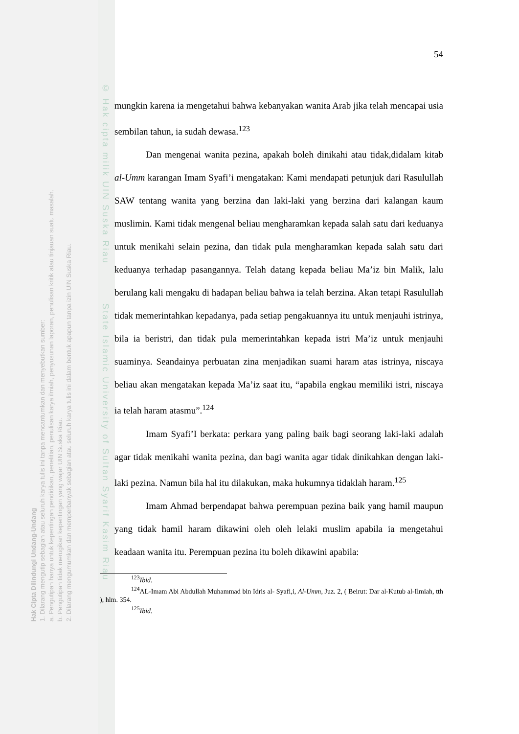Hak Cipta Dilindungi Undang-Undang
1. Dilarang mengutip sebagian atau seluruh karya tulis ini tanpa mencantumkan dan menyebutkan sumber:
a. Pengutipan hanya untuk kepentingan pendidikan, penelitian, penulisan karya ilmiah, penyusunan laporan, penulisan kritik atau tinjauan suatu masalah.
b. Pengutipan tidak merugikan kepentingan yang wajar UIN Suska Riau.
2. Dilarang mengumumkan dan memperbanyak sebagian atau seluruh karya tulis ini dalam bentuk apapun tanpa izin UIN Suska Riau.
© Hak cipta milik UIN Suska Riau State Islamic University of Sultan Syarif Kasim Riau
54
mungkin karena ia mengetahui bahwa kebanyakan wanita Arab jika telah mencapai usia sembilan tahun, ia sudah dewasa.<sup>123</sup>
Dan mengenai wanita pezina, apakah boleh dinikahi atau tidak,didalam kitab al-Umm karangan Imam Syafi’i mengatakan: Kami mendapati petunjuk dari Rasulullah SAW tentang wanita yang berzina dan laki-laki yang berzina dari kalangan kaum muslimin. Kami tidak mengenal beliau mengharamkan kepada salah satu dari keduanya untuk menikahi selain pezina, dan tidak pula mengharamkan kepada salah satu dari keduanya terhadap pasangannya. Telah datang kepada beliau Ma’iz bin Malik, lalu berulang kali mengaku di hadapan beliau bahwa ia telah berzina. Akan tetapi Rasulullah tidak memerintahkan kepadanya, pada setiap pengakuannya itu untuk menjauhi istrinya, bila ia beristri, dan tidak pula memerintahkan kepada istri Ma’iz untuk menjauhi suaminya. Seandainya perbuatan zina menjadikan suami haram atas istrinya, niscaya beliau akan mengatakan kepada Ma’iz saat itu, “apabila engkau memiliki istri, niscaya ia telah haram atasmu”.<sup>124</sup>
Imam Syafi’I berkata: perkara yang paling baik bagi seorang laki-laki adalah agar tidak menikahi wanita pezina, dan bagi wanita agar tidak dinikahkan dengan laki-laki pezina. Namun bila hal itu dilakukan, maka hukumnya tidaklah haram.<sup>125</sup>
Imam Ahmad berpendapat bahwa perempuan pezina baik yang hamil maupun yang tidak hamil haram dikawini oleh oleh lelaki muslim apabila ia mengetahui keadaan wanita itu. Perempuan pezina itu boleh dikawini apabila:
<sup>123</sup> Ibid.
<sup>124</sup> AL-Imam Abi Abdullah Muhammad bin Idris al- Syafi,i, Al-Umm, Juz. 2, ( Beirut: Dar al-Kutub al-Ilmiah, tth ), hlm. 354.
<sup>125</sup> Ibid.